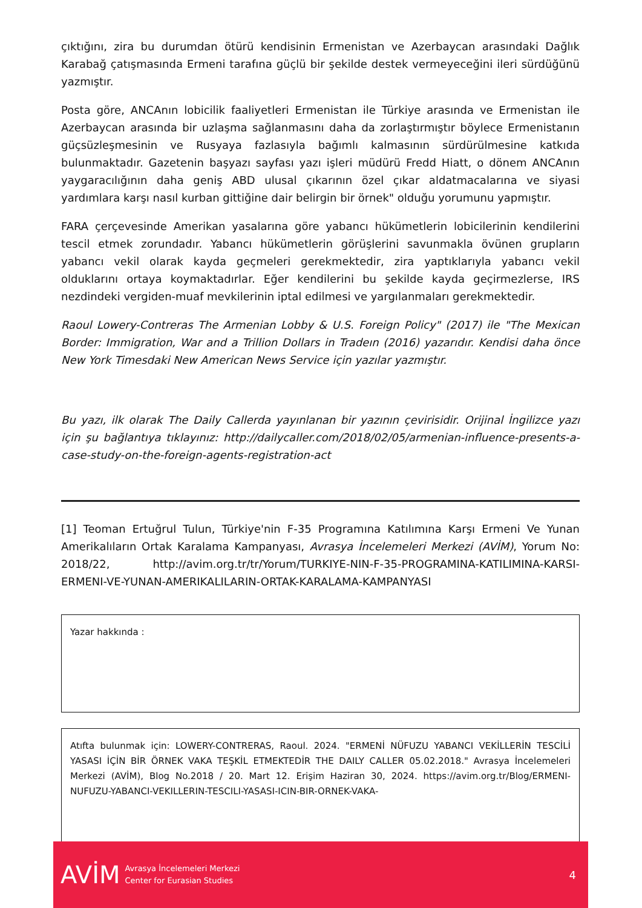çıktığını, zira bu durumdan ötürü kendisinin Ermenistan ve Azerbaycan arasındaki Dağlık Karabağ çatışmasında Ermeni tarafına güçlü bir şekilde destek vermeyeceğini ileri sürdüğünü yazmıştır.
Posta göre, ANCAnın lobicilik faaliyetleri Ermenistan ile Türkiye arasında ve Ermenistan ile Azerbaycan arasında bir uzlaşma sağlanmasını daha da zorlaştırmıştır böylece Ermenistanın güçsüzleşmesinin ve Rusyaya fazlasıyla bağımlı kalmasının sürdürülmesine katkıda bulunmaktadır. Gazetenin başyazı sayfası yazı işleri müdürü Fredd Hiatt, o dönem ANCAnın yaygaracılığının daha geniş ABD ulusal çıkarının özel çıkar aldatmacalarına ve siyasi yardımlara karşı nasıl kurban gittiğine dair belirgin bir örnek" olduğu yorumunu yapmıştır.
FARA çerçevesinde Amerikan yasalarına göre yabancı hükümetlerin lobicilerinin kendilerini tescil etmek zorundadır. Yabancı hükümetlerin görüşlerini savunmakla övünen grupların yabancı vekil olarak kayda geçmeleri gerekmektedir, zira yaptıklarıyla yabancı vekil olduklarını ortaya koymaktadırlar. Eğer kendilerini bu şekilde kayda geçirmezlerse, IRS nezdindeki vergiden-muaf mevkilerinin iptal edilmesi ve yargılanmaları gerekmektedir.
Raoul Lowery-Contreras The Armenian Lobby & U.S. Foreign Policy" (2017) ile "The Mexican Border: Immigration, War and a Trillion Dollars in Tradeın (2016) yazarıdır. Kendisi daha önce New York Timesdaki New American News Service için yazılar yazmıştır.
Bu yazı, ilk olarak The Daily Callerda yayınlanan bir yazının çevirisidir. Orijinal İngilizce yazı için şu bağlantıya tıklayınız: http://dailycaller.com/2018/02/05/armenian-influence-presents-a-case-study-on-the-foreign-agents-registration-act
[1] Teoman Ertuğrul Tulun, Türkiye'nin F-35 Programına Katılımına Karşı Ermeni Ve Yunan Amerikalıların Ortak Karalama Kampanyası, Avrasya İncelemeleri Merkezi (AVİM), Yorum No: 2018/22, http://avim.org.tr/tr/Yorum/TURKIYE-NIN-F-35-PROGRAMINA-KATILIMINA-KARSI-ERMENI-VE-YUNAN-AMERIKALILARIN-ORTAK-KARALAMA-KAMPANYASI
Yazar hakkında :
Atıfta bulunmak için: LOWERY-CONTRERAS, Raoul. 2024. "ERMENİ NÜFUZU YABANCI VEKİLLERİN TESCİLİ YASASI İÇİN BİR ÖRNEK VAKA TEŞKİL ETMEKTEDİR THE DAILY CALLER 05.02.2018." Avrasya İncelemeleri Merkezi (AVİM), Blog No.2018 / 20. Mart 12. Erişim Haziran 30, 2024. https://avim.org.tr/Blog/ERMENI-NUFUZU-YABANCI-VEKILLERIN-TESCILI-YASASI-ICIN-BIR-ORNEK-VAKA-
AVİM Avrasya İncelemeleri Merkezi
Center for Eurasian Studies 4